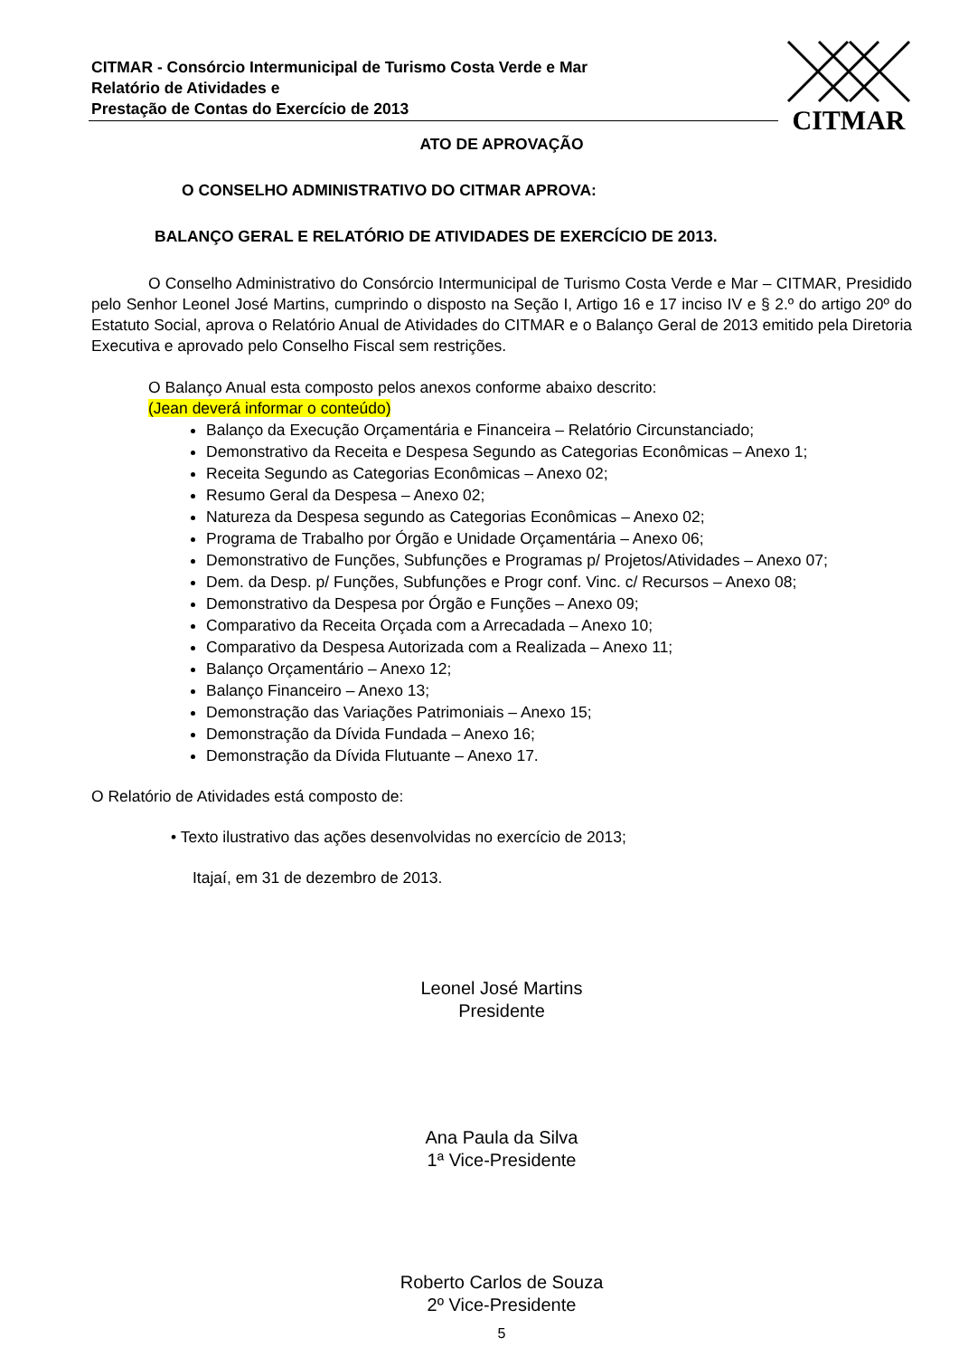CITMAR - Consórcio Intermunicipal de Turismo Costa Verde e Mar
Relatório de Atividades e
Prestação de Contas do Exercício de 2013
CITMAR
ATO DE APROVAÇÃO
O CONSELHO ADMINISTRATIVO DO CITMAR APROVA:
BALANÇO GERAL E RELATÓRIO DE ATIVIDADES DE EXERCÍCIO DE 2013.
O Conselho Administrativo do Consórcio Intermunicipal de Turismo Costa Verde e Mar – CITMAR, Presidido pelo Senhor Leonel José Martins, cumprindo o disposto na Seção I, Artigo 16 e 17 inciso IV e § 2.º do artigo 20º do Estatuto Social, aprova o Relatório Anual de Atividades do CITMAR e o Balanço Geral de 2013 emitido pela Diretoria Executiva e aprovado pelo Conselho Fiscal sem restrições.
O Balanço Anual esta composto pelos anexos conforme abaixo descrito:
(Jean deverá informar o conteúdo)
Balanço da Execução Orçamentária e Financeira – Relatório Circunstanciado;
Demonstrativo da Receita e Despesa Segundo as Categorias Econômicas – Anexo 1;
Receita Segundo as Categorias Econômicas – Anexo 02;
Resumo Geral da Despesa – Anexo 02;
Natureza da Despesa segundo as Categorias Econômicas – Anexo 02;
Programa de Trabalho por Órgão e Unidade Orçamentária – Anexo 06;
Demonstrativo de Funções, Subfunções e Programas p/ Projetos/Atividades – Anexo 07;
Dem. da Desp. p/ Funções, Subfunções e Progr conf. Vinc. c/ Recursos – Anexo 08;
Demonstrativo da Despesa por Órgão e Funções – Anexo 09;
Comparativo da Receita Orçada com a Arrecadada – Anexo 10;
Comparativo da Despesa Autorizada com a Realizada – Anexo 11;
Balanço Orçamentário – Anexo 12;
Balanço Financeiro – Anexo 13;
Demonstração das Variações Patrimoniais – Anexo 15;
Demonstração da Dívida Fundada – Anexo 16;
Demonstração da Dívida Flutuante – Anexo 17.
O Relatório de Atividades está composto de:
• Texto ilustrativo das ações desenvolvidas no exercício de 2013;
Itajaí, em 31 de dezembro de 2013.
Leonel José Martins
Presidente
Ana Paula da Silva
1ª Vice-Presidente
Roberto Carlos de Souza
2º Vice-Presidente
5